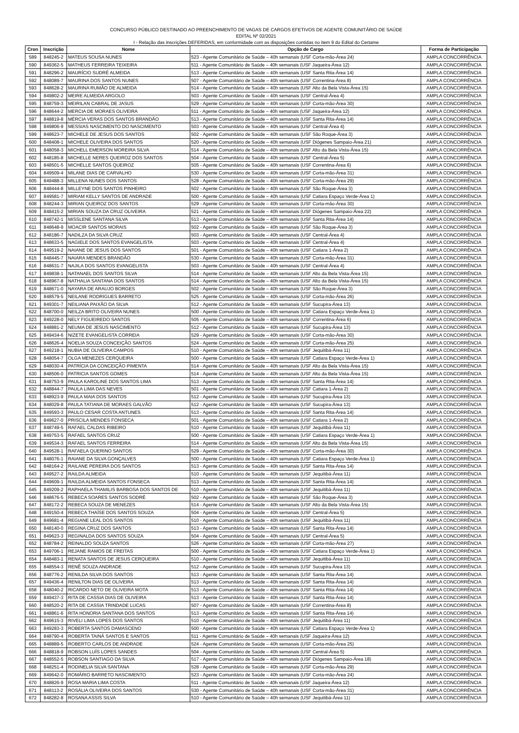CONCURSO PÚBLICO DESTINADO AO PREENCHIMENTO DE VAGAS DE CARGOS EFETIVOS DE AGENTE COMUNITÁRIO DE SAÚDE
EDITAL Nº 02/2021
I - Relação das inscrições DEFERIDAS, em conformidade com as disposições contidas no item 9 do Edital do Certame
| Cron | Inscrição | Nome | Opção de Cargo | Forma de Participação |
| --- | --- | --- | --- | --- |
| 589 | 848245-2 | MATEUS SOUSA NUNES | 523 - Agente Comunitário de Saúde – 40h semanais (USF Corta-mão-Área 24) | AMPLA CONCORRÊNCIA |
| 590 | 849362-5 | MATHEUS FERREIRA TEIXEIRA | 511 - Agente Comunitário de Saúde – 40h semanais (USF Jaqueira-Área 12) | AMPLA CONCORRÊNCIA |
| 591 | 848296-2 | MAURÍCIO SUDRÉ ALMEIDA | 513 - Agente Comunitário de Saúde – 40h semanais (USF Santa Rita-Área 14) | AMPLA CONCORRÊNCIA |
| 592 | 848089-7 | MAURINA DOS SANTOS NUNES | 507 - Agente Comunitário de Saúde – 40h semanais (USF Correntina-Área 8) | AMPLA CONCORRÊNCIA |
| 593 | 848628-2 | MAURINA RUMÃO DE ALMEIDA | 514 - Agente Comunitário de Saúde – 40h semanais (USF Alto da Bela Vista-Área 15) | AMPLA CONCORRÊNCIA |
| 594 | 849802-2 | MEIRE ALMEIDA ARGOLO | 503 - Agente Comunitário de Saúde – 40h semanais (USF Central-Área 4) | AMPLA CONCORRÊNCIA |
| 595 | 848759-3 | MEIRILAN CABRAL DE JASUS | 529 - Agente Comunitário de Saúde – 40h semanais (USF Corta-mão-Área 30) | AMPLA CONCORRÊNCIA |
| 596 | 848644-2 | MERCIA DE MORAES OLIVEIRA | 511 - Agente Comunitário de Saúde – 40h semanais (USF Jaqueira-Área 12) | AMPLA CONCORRÊNCIA |
| 597 | 848819-8 | MÉRCIA VERAS DOS SANTOS BRANDÃO | 513 - Agente Comunitário de Saúde – 40h semanais (USF Santa Rita-Área 14) | AMPLA CONCORRÊNCIA |
| 598 | 849806-9 | MESSIAS NASCIMENTO DO NASCIMENTO | 503 - Agente Comunitário de Saúde – 40h semanais (USF Central-Área 4) | AMPLA CONCORRÊNCIA |
| 599 | 848623-7 | MICHELE DE JESUS DOS SANTOS | 502 - Agente Comunitário de Saúde – 40h semanais (USF São Roque-Área 3) | AMPLA CONCORRÊNCIA |
| 600 | 848408-1 | MICHELE OLIVEIRA DOS SANTOS | 520 - Agente Comunitário de Saúde – 40h semanais (USF Diógenes Sampaio-Área 21) | AMPLA CONCORRÊNCIA |
| 601 | 848058-3 | MICHELL EMERSON MOREIRA SILVA | 514 - Agente Comunitário de Saúde – 40h semanais (USF Alto da Bela Vista-Área 15) | AMPLA CONCORRÊNCIA |
| 602 | 848185-8 | MICHELLE NERES QUEIROZ DOS SANTOS | 504 - Agente Comunitário de Saúde – 40h semanais (USF Central-Área 5) | AMPLA CONCORRÊNCIA |
| 603 | 848501-5 | MICHELLE SANTOS QUEIROZ | 505 - Agente Comunitário de Saúde – 40h semanais (USF Correntina-Área 6) | AMPLA CONCORRÊNCIA |
| 604 | 849509-4 | MILANE DIAS DE CARVALHO | 530 - Agente Comunitário de Saúde – 40h semanais (USF Corta-mão-Área 31) | AMPLA CONCORRÊNCIA |
| 605 | 849488-3 | MILLENA NUNES DOS SANTOS | 528 - Agente Comunitário de Saúde – 40h semanais (USF Corta-mão-Área 29) | AMPLA CONCORRÊNCIA |
| 606 | 848444-8 | MILLEYNE DOS SANTOS PINHEIRO | 502 - Agente Comunitário de Saúde – 40h semanais (USF São Roque-Área 3) | AMPLA CONCORRÊNCIA |
| 607 | 849581-7 | MIRIAM KELLY SANTOS DE ANDRADE | 500 - Agente Comunitário de Saúde – 40h semanais (USF Catiara Espaço Verde-Área 1) | AMPLA CONCORRÊNCIA |
| 608 | 848244-3 | MIRIAN QUEIROZ DOS SANTOS | 529 - Agente Comunitário de Saúde – 40h semanais (USF Corta-mão-Área 30) | AMPLA CONCORRÊNCIA |
| 609 | 848415-2 | MIRIAN SOUZA DA CRUZ OLIVEIRA | 521 - Agente Comunitário de Saúde – 40h semanais (USF Diógenes Sampaio-Área 22) | AMPLA CONCORRÊNCIA |
| 610 | 848742-1 | MISSLENE SANTANA SILVA | 513 - Agente Comunitário de Saúde – 40h semanais (USF Santa Rita-Área 14) | AMPLA CONCORRÊNCIA |
| 611 | 848648-9 | MOACIR SANTOS MORAIS | 502 - Agente Comunitário de Saúde – 40h semanais (USF São Roque-Área 3) | AMPLA CONCORRÊNCIA |
| 612 | 848186-7 | NADILZA DA SILVA CRUZ | 503 - Agente Comunitário de Saúde – 40h semanais (USF Central-Área 4) | AMPLA CONCORRÊNCIA |
| 613 | 848633-5 | NAGIELE DOS SANTOS EVANGELISTA | 503 - Agente Comunitário de Saúde – 40h semanais (USF Central-Área 4) | AMPLA CONCORRÊNCIA |
| 614 | 849519-2 | NAIANE DE JESUS DOS SANTOS | 501 - Agente Comunitário de Saúde – 40h semanais (USF Catiara 1-Área 2) | AMPLA CONCORRÊNCIA |
| 615 | 848445-7 | NAIARA MENDES BRANDÃO | 530 - Agente Comunitário de Saúde – 40h semanais (USF Corta-mão-Área 31) | AMPLA CONCORRÊNCIA |
| 616 | 848631-7 | NAJILA DOS SANTOS EVANGELISTA | 503 - Agente Comunitário de Saúde – 40h semanais (USF Central-Área 4) | AMPLA CONCORRÊNCIA |
| 617 | 849838-1 | NATANAEL DOS SANTOS SILVA | 514 - Agente Comunitário de Saúde – 40h semanais (USF Alto da Bela Vista-Área 15) | AMPLA CONCORRÊNCIA |
| 618 | 848967-8 | NATHALIA SANTANA DOS SANTOS | 514 - Agente Comunitário de Saúde – 40h semanais (USF Alto da Bela Vista-Área 15) | AMPLA CONCORRÊNCIA |
| 619 | 848671-0 | NAYARA DE ARAUJO BORGES | 502 - Agente Comunitário de Saúde – 40h semanais (USF São Roque-Área 3) | AMPLA CONCORRÊNCIA |
| 620 | 848579-5 | NEILANE RODRIGUES BARRETO | 525 - Agente Comunitário de Saúde – 40h semanais (USF Corta-mão-Área 26) | AMPLA CONCORRÊNCIA |
| 621 | 849301-7 | NEILIANA PAIXÃO DA SILVA | 512 - Agente Comunitário de Saúde – 40h semanais (USF Sucupira-Área 13) | AMPLA CONCORRÊNCIA |
| 622 | 848700-0 | NEILZA BRITO OLIVEIRA NUNES | 500 - Agente Comunitário de Saúde – 40h semanais (USF Catiara Espaço Verde-Área 1) | AMPLA CONCORRÊNCIA |
| 623 | 849228-0 | NELY FIGUEIREDO SANTOS | 505 - Agente Comunitário de Saúde – 40h semanais (USF Correntina-Área 6) | AMPLA CONCORRÊNCIA |
| 624 | 848881-2 | NEUMA DE JESUS NASCIMENTO | 512 - Agente Comunitário de Saúde – 40h semanais (USF Sucupira-Área 13) | AMPLA CONCORRÊNCIA |
| 625 | 849434-6 | NIZETE EVANGELISTA CORREIA | 529 - Agente Comunitário de Saúde – 40h semanais (USF Corta-mão-Área 30) | AMPLA CONCORRÊNCIA |
| 626 | 848626-4 | NOELIA SOUZA CONCEIÇÃO SANTOS | 524 - Agente Comunitário de Saúde – 40h semanais (USF Corta-mão-Área 25) | AMPLA CONCORRÊNCIA |
| 627 | 849218-1 | NUBIA DE OLIVEIRA CAMPOS | 510 - Agente Comunitário de Saúde – 40h semanais (USF Jequitibá-Área 11) | AMPLA CONCORRÊNCIA |
| 628 | 848054-7 | OLGA MENEZES CERQUEIRA | 500 - Agente Comunitário de Saúde – 40h semanais (USF Catiara Espaço Verde-Área 1) | AMPLA CONCORRÊNCIA |
| 629 | 848030-4 | PATRÍCIA DA CONCEIÇÃO PIMENTA | 514 - Agente Comunitário de Saúde – 40h semanais (USF Alto da Bela Vista-Área 15) | AMPLA CONCORRÊNCIA |
| 630 | 848506-0 | PATRICIA SANTOS GOMES | 514 - Agente Comunitário de Saúde – 40h semanais (USF Alto da Bela Vista-Área 15) | AMPLA CONCORRÊNCIA |
| 631 | 848753-9 | PAULA KAROLINE DOS SANTOS LIMA | 513 - Agente Comunitário de Saúde – 40h semanais (USF Santa Rita-Área 14) | AMPLA CONCORRÊNCIA |
| 632 | 848844-7 | PAULA LIMA DAS NEVES | 501 - Agente Comunitário de Saúde – 40h semanais (USF Catiara 1-Área 2) | AMPLA CONCORRÊNCIA |
| 633 | 848923-9 | PAULA MAIA DOS SANTOS | 512 - Agente Comunitário de Saúde – 40h semanais (USF Sucupira-Área 13) | AMPLA CONCORRÊNCIA |
| 634 | 848029-8 | PAULA TATIANA DE MORAES GALVÃO | 512 - Agente Comunitário de Saúde – 40h semanais (USF Sucupira-Área 13) | AMPLA CONCORRÊNCIA |
| 635 | 849593-3 | PAULO CESAR COSTA ANTUNES | 513 - Agente Comunitário de Saúde – 40h semanais (USF Santa Rita-Área 14) | AMPLA CONCORRÊNCIA |
| 636 | 849627-0 | PRISCILA MENDES FONSECA | 501 - Agente Comunitário de Saúde – 40h semanais (USF Catiara 1-Área 2) | AMPLA CONCORRÊNCIA |
| 637 | 848749-5 | RAFAEL CALDAS RIBEIRO | 510 - Agente Comunitário de Saúde – 40h semanais (USF Jequitibá-Área 11) | AMPLA CONCORRÊNCIA |
| 638 | 849753-5 | RAFAEL SANTOS CRUZ | 500 - Agente Comunitário de Saúde – 40h semanais (USF Catiara Espaço Verde-Área 1) | AMPLA CONCORRÊNCIA |
| 639 | 849534-3 | RAFAEL SANTOS FERREIRA | 514 - Agente Comunitário de Saúde – 40h semanais (USF Alto da Bela Vista-Área 15) | AMPLA CONCORRÊNCIA |
| 640 | 849528-1 | RAFAELA QUERINO SANTOS | 529 - Agente Comunitário de Saúde – 40h semanais (USF Corta-mão-Área 30) | AMPLA CONCORRÊNCIA |
| 641 | 848076-1 | RAIANE DA SILVA GONÇALVES | 500 - Agente Comunitário de Saúde – 40h semanais (USF Catiara Espaço Verde-Área 1) | AMPLA CONCORRÊNCIA |
| 642 | 848164-2 | RAILANE PEREIRA DOS SANTOS | 513 - Agente Comunitário de Saúde – 40h semanais (USF Santa Rita-Área 14) | AMPLA CONCORRÊNCIA |
| 643 | 849527-2 | RAILDA ALMEIDA | 510 - Agente Comunitário de Saúde – 40h semanais (USF Jequitibá-Área 11) | AMPLA CONCORRÊNCIA |
| 644 | 849609-1 | RAILDA ALMEIDA SANTOS FONSECA | 513 - Agente Comunitário de Saúde – 40h semanais (USF Santa Rita-Área 14) | AMPLA CONCORRÊNCIA |
| 645 | 849209-2 | RAPHAELA THAMILIS BARBOSA DOS SANTOS DE | 510 - Agente Comunitário de Saúde – 40h semanais (USF Jequitibá-Área 11) | AMPLA CONCORRÊNCIA |
| 646 | 848676-5 | REBECA SOARES SANTOS SODRÉ | 502 - Agente Comunitário de Saúde – 40h semanais (USF São Roque-Área 3) | AMPLA CONCORRÊNCIA |
| 647 | 848172-2 | REBECA SOUZA DE MENEZES | 514 - Agente Comunitário de Saúde – 40h semanais (USF Alto da Bela Vista-Área 15) | AMPLA CONCORRÊNCIA |
| 648 | 849150-4 | REBECA THAÍSE DOS SANTOS SOUZA | 504 - Agente Comunitário de Saúde – 40h semanais (USF Central-Área 5) | AMPLA CONCORRÊNCIA |
| 649 | 849681-4 | REGIANE LEAL DOS SANTOS | 510 - Agente Comunitário de Saúde – 40h semanais (USF Jequitibá-Área 11) | AMPLA CONCORRÊNCIA |
| 650 | 848140-0 | REGINA CRUZ DOS SANTOS | 513 - Agente Comunitário de Saúde – 40h semanais (USF Santa Rita-Área 14) | AMPLA CONCORRÊNCIA |
| 651 | 849623-3 | REGINALDA DOS SANTOS SOUZA | 504 - Agente Comunitário de Saúde – 40h semanais (USF Central-Área 5) | AMPLA CONCORRÊNCIA |
| 652 | 848784-2 | REINALDO SOUZA SANTOS | 526 - Agente Comunitário de Saúde – 40h semanais (USF Corta-mão-Área 27) | AMPLA CONCORRÊNCIA |
| 653 | 849706-1 | REJANE RAMOS DE FREITAS | 500 - Agente Comunitário de Saúde – 40h semanais (USF Catiara Espaço Verde-Área 1) | AMPLA CONCORRÊNCIA |
| 654 | 848483-1 | RENATA SANTOS DE JESUS CERQUEIRA | 510 - Agente Comunitário de Saúde – 40h semanais (USF Jequitibá-Área 11) | AMPLA CONCORRÊNCIA |
| 655 | 848554-3 | RENÊ SOUZA ANDRADE | 512 - Agente Comunitário de Saúde – 40h semanais (USF Sucupira-Área 13) | AMPLA CONCORRÊNCIA |
| 656 | 848776-2 | RENILDA SILVA DOS SANTOS | 513 - Agente Comunitário de Saúde – 40h semanais (USF Santa Rita-Área 14) | AMPLA CONCORRÊNCIA |
| 657 | 849436-4 | RENILTON DIAS DE OLIVEIRA | 513 - Agente Comunitário de Saúde – 40h semanais (USF Santa Rita-Área 14) | AMPLA CONCORRÊNCIA |
| 658 | 848040-2 | RICARDO NETO DE OLIVEIRA MOTA | 513 - Agente Comunitário de Saúde – 40h semanais (USF Santa Rita-Área 14) | AMPLA CONCORRÊNCIA |
| 659 | 849437-3 | RITA DE CASSIA DIAS DE OLIVEIRA | 513 - Agente Comunitário de Saúde – 40h semanais (USF Santa Rita-Área 14) | AMPLA CONCORRÊNCIA |
| 660 | 848520-2 | RITA DE CASSIA TRINDADE LUCAS | 507 - Agente Comunitário de Saúde – 40h semanais (USF Correntina-Área 8) | AMPLA CONCORRÊNCIA |
| 661 | 848861-6 | RITA HONORIA SANTANA DOS SANTOS | 513 - Agente Comunitário de Saúde – 40h semanais (USF Santa Rita-Área 14) | AMPLA CONCORRÊNCIA |
| 662 | 849615-3 | RIVELI LIMA LOPES DOS SANTOS | 510 - Agente Comunitário de Saúde – 40h semanais (USF Jequitibá-Área 11) | AMPLA CONCORRÊNCIA |
| 663 | 849283-3 | ROBERTA SANTOS DAMASCENO | 500 - Agente Comunitário de Saúde – 40h semanais (USF Catiara Espaço Verde-Área 1) | AMPLA CONCORRÊNCIA |
| 664 | 848790-4 | ROBERTA TAINÁ SANTOS E SANTOS | 511 - Agente Comunitário de Saúde – 40h semanais (USF Jaqueira-Área 12) | AMPLA CONCORRÊNCIA |
| 665 | 848889-5 | ROBERTO CARLOS DE ANDRADE | 524 - Agente Comunitário de Saúde – 40h semanais (USF Corta-mão-Área 25) | AMPLA CONCORRÊNCIA |
| 666 | 848818-9 | ROBSON LUÍS LOPES SANDES | 504 - Agente Comunitário de Saúde – 40h semanais (USF Central-Área 5) | AMPLA CONCORRÊNCIA |
| 667 | 848552-5 | ROBSON SANTIAGO DA SILVA | 517 - Agente Comunitário de Saúde – 40h semanais (USF Diógenes Sampaio-Área 18) | AMPLA CONCORRÊNCIA |
| 668 | 848251-4 | RODINELIA SILVA SANTANA | 528 - Agente Comunitário de Saúde – 40h semanais (USF Corta-mão-Área 29) | AMPLA CONCORRÊNCIA |
| 669 | 849642-0 | ROMÁRIO BARRETO NASCIMENTO | 523 - Agente Comunitário de Saúde – 40h semanais (USF Corta-mão-Área 24) | AMPLA CONCORRÊNCIA |
| 670 | 848826-9 | ROSA MARIA LIMA COSTA | 511 - Agente Comunitário de Saúde – 40h semanais (USF Jaqueira-Área 12) | AMPLA CONCORRÊNCIA |
| 671 | 848113-2 | ROSÁLIA OLIVEIRA DOS SANTOS | 530 - Agente Comunitário de Saúde – 40h semanais (USF Corta-mão-Área 31) | AMPLA CONCORRÊNCIA |
| 672 | 848282-8 | ROSANA ASSIS SILVA | 510 - Agente Comunitário de Saúde – 40h semanais (USF Jequitibá-Área 11) | AMPLA CONCORRÊNCIA |